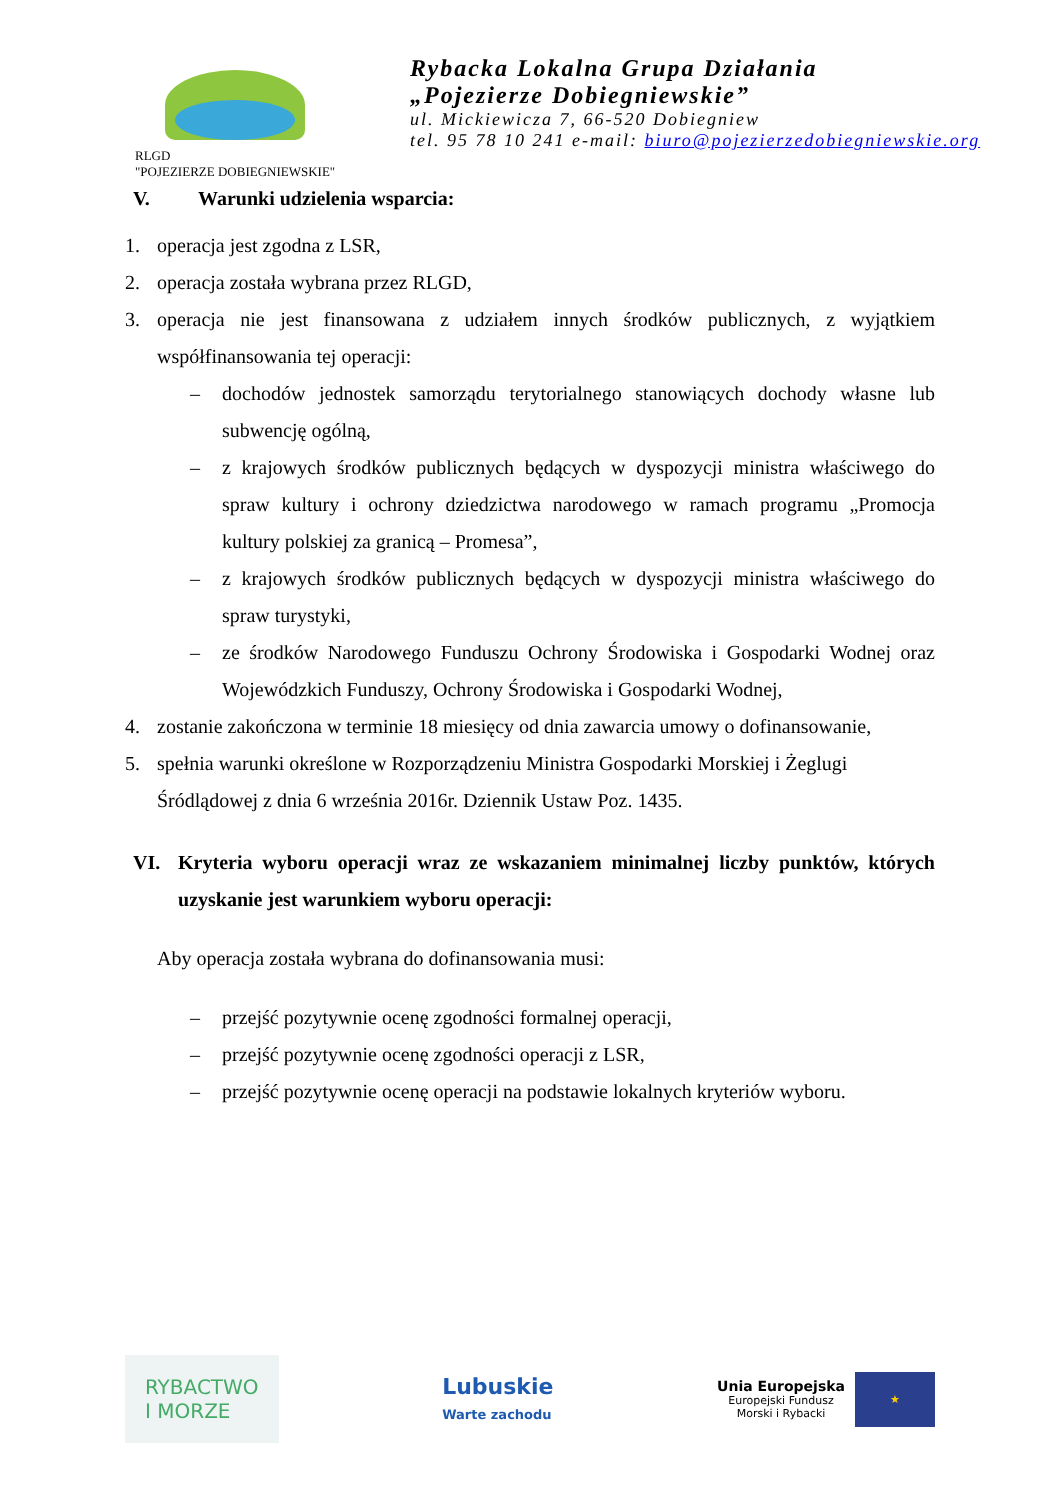RLGD
"POJEZIERZE DOBIEGNIEWSKIE"
Rybacka Lokalna Grupa Działania
„Pojezierze Dobiegniewskie”
ul. Mickiewicza 7, 66-520 Dobiegniew
tel. 95 78 10 241 e-mail: biuro@pojezierzedobiegniewskie.org
V. Warunki udzielenia wsparcia:
1. operacja jest zgodna z LSR,
2. operacja została wybrana przez RLGD,
3. operacja nie jest finansowana z udziałem innych środków publicznych, z wyjątkiem współfinansowania tej operacji:
– dochodów jednostek samorządu terytorialnego stanowiących dochody własne lub subwencję ogólną,
– z krajowych środków publicznych będących w dyspozycji ministra właściwego do spraw kultury i ochrony dziedzictwa narodowego w ramach programu „Promocja kultury polskiej za granicą – Promesa”,
– z krajowych środków publicznych będących w dyspozycji ministra właściwego do spraw turystyki,
– ze środków Narodowego Funduszu Ochrony Środowiska i Gospodarki Wodnej oraz Wojewódzkich Funduszy, Ochrony Środowiska i Gospodarki Wodnej,
4. zostanie zakończona w terminie 18 miesięcy od dnia zawarcia umowy o dofinansowanie,
5. spełnia warunki określone w Rozporządzeniu Ministra Gospodarki Morskiej i Żeglugi Śródlądowej z dnia 6 września 2016r. Dziennik Ustaw Poz. 1435.
VI. Kryteria wyboru operacji wraz ze wskazaniem minimalnej liczby punktów, których uzyskanie jest warunkiem wyboru operacji:
Aby operacja została wybrana do dofinansowania musi:
– przejść pozytywnie ocenę zgodności formalnej operacji,
– przejść pozytywnie ocenę zgodności operacji z LSR,
– przejść pozytywnie ocenę operacji na podstawie lokalnych kryteriów wyboru.
RYBACTWO
I MORZE
Lubuskie
Warte zachodu
Unia Europejska
Europejski Fundusz
Morski i Rybacki
★